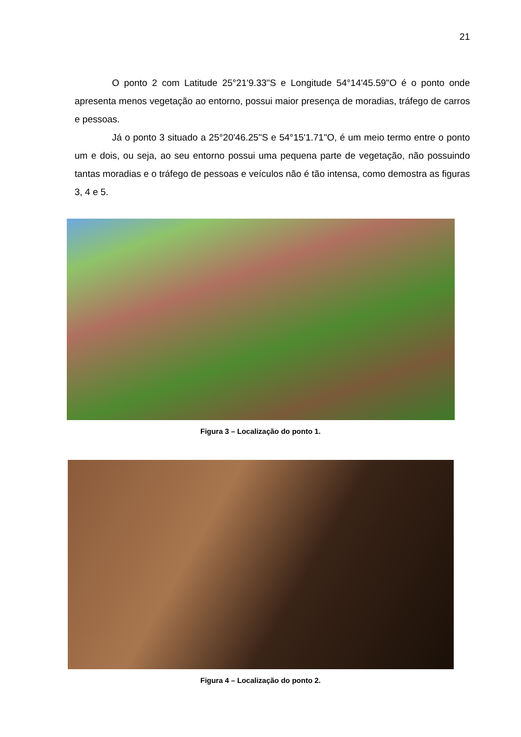21
O ponto 2 com Latitude 25°21'9.33"S e Longitude 54°14'45.59"O é o ponto onde apresenta menos vegetação ao entorno, possui maior presença de moradias, tráfego de carros e pessoas.
Já o ponto 3 situado a 25°20'46.25"S e 54°15'1.71"O, é um meio termo entre o ponto um e dois, ou seja, ao seu entorno possui uma pequena parte de vegetação, não possuindo tantas moradias e o tráfego de pessoas e veículos não é tão intensa, como demostra as figuras 3, 4 e 5.
Figura 3 – Localização do ponto 1.
Figura 4 – Localização do ponto 2.